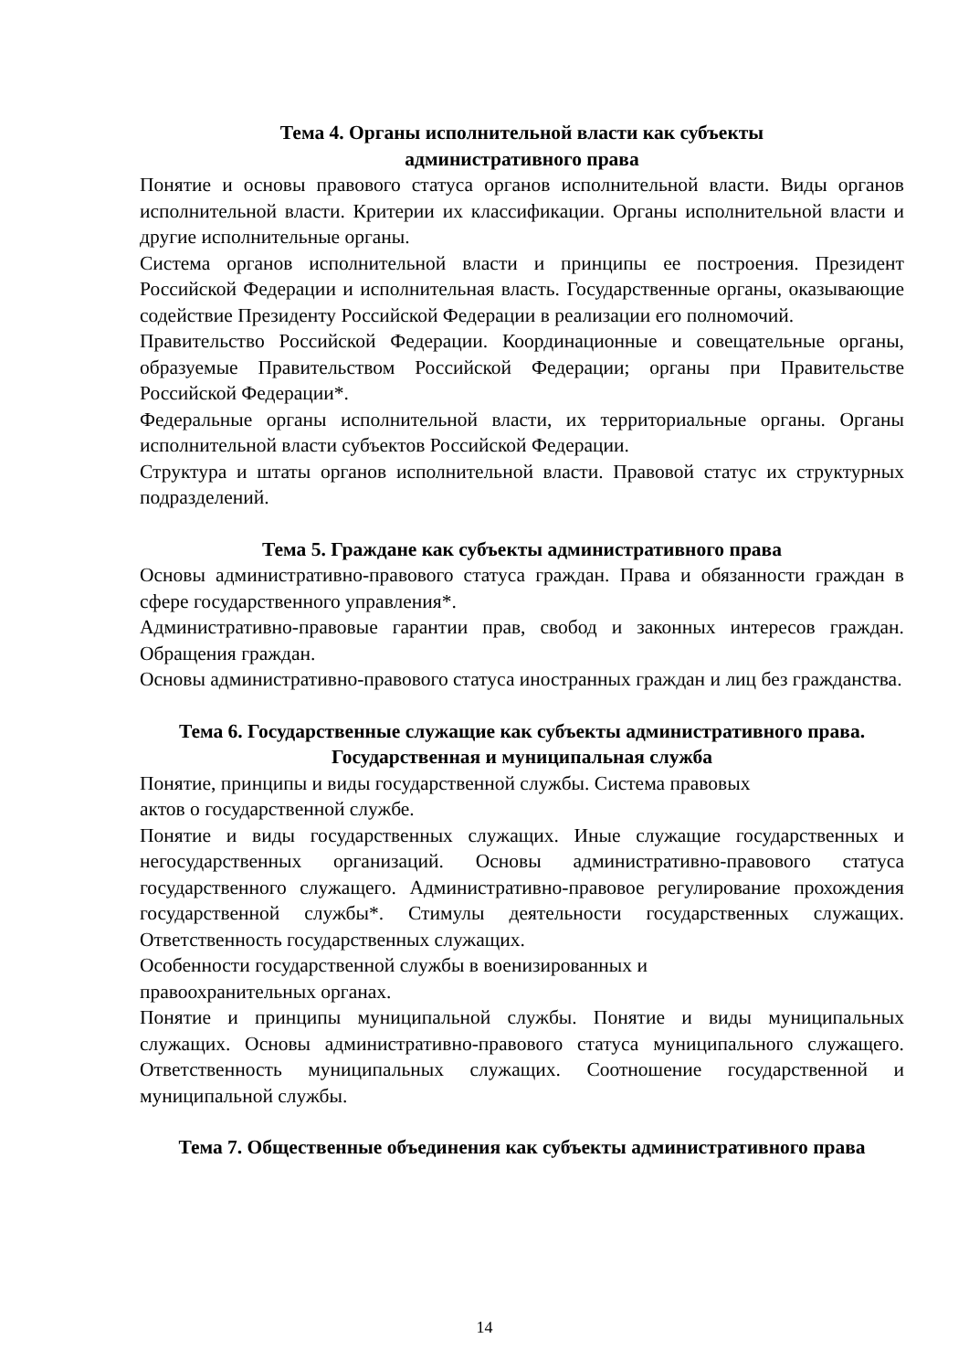Тема 4. Органы исполнительной власти как субъекты
административного права
Понятие и основы правового статуса органов исполнительной власти. Виды органов исполнительной власти. Критерии их классификации. Органы исполнительной власти и другие исполнительные органы.
Система органов исполнительной власти и принципы ее построения. Президент Российской Федерации и исполнительная власть. Государственные органы, оказывающие содействие Президенту Российской Федерации в реализации его полномочий.
Правительство Российской Федерации. Координационные и совещательные органы, образуемые Правительством Российской Федерации; органы при Правительстве Российской Федерации*.
Федеральные органы исполнительной власти, их территориальные органы. Органы исполнительной власти субъектов Российской Федерации.
Структура и штаты органов исполнительной власти. Правовой статус их структурных подразделений.
Тема 5. Граждане как субъекты административного права
Основы административно-правового статуса граждан. Права и обязанности граждан в сфере государственного управления*.
Административно-правовые гарантии прав, свобод и законных интересов граждан. Обращения граждан.
Основы административно-правового статуса иностранных граждан и лиц без гражданства.
Тема 6. Государственные служащие как субъекты административного права. Государственная и муниципальная служба
Понятие, принципы и виды государственной службы. Система правовых
актов о государственной службе.
Понятие и виды государственных служащих. Иные служащие государственных и негосударственных организаций. Основы административно-правового статуса государственного служащего. Административно-правовое регулирование прохождения государственной службы*. Стимулы деятельности государственных служащих. Ответственность государственных служащих.
Особенности государственной службы в военизированных и
правоохранительных органах.
Понятие и принципы муниципальной службы. Понятие и виды муниципальных служащих. Основы административно-правового статуса муниципального служащего. Ответственность муниципальных служащих. Соотношение государственной и муниципальной службы.
Тема 7. Общественные объединения как субъекты административного права
14